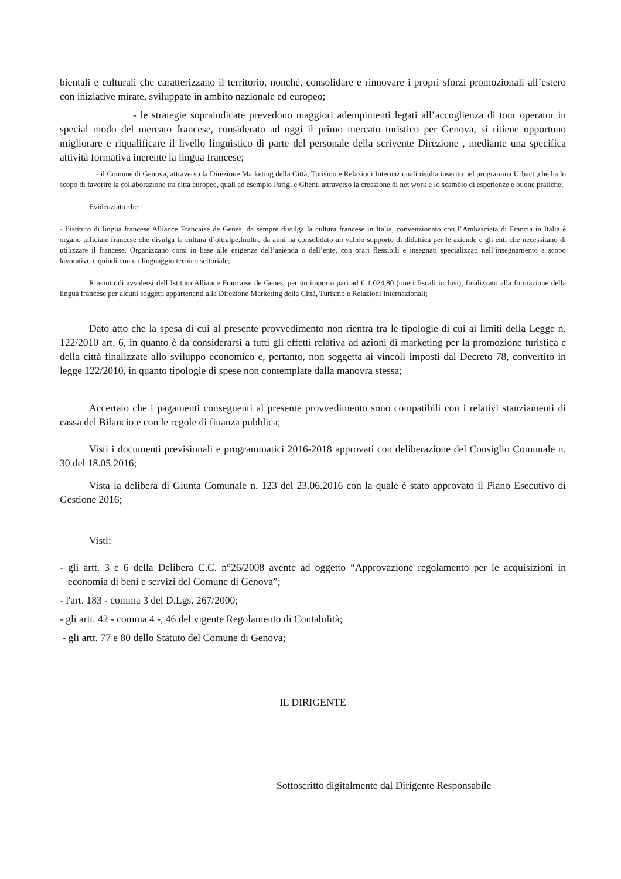bientali e culturali che caratterizzano il territorio, nonché, consolidare e rinnovare i propri sforzi promozionali all’estero con iniziative mirate, sviluppate in ambito nazionale ed europeo;
- le strategie sopraindicate prevedono maggiori adempimenti legati all’accoglienza di tour operator in special modo del mercato francese, considerato ad oggi il primo mercato turistico per Genova, si ritiene opportuno migliorare e riqualificare il livello linguistico di parte del personale della scrivente Direzione , mediante una specifica attività formativa inerente la lingua francese;
- il Comune di Genova, attraverso la Direzione Marketing della Città, Turismo e Relazioni Internazionali risulta inserito nel programma Urbact ,che ha lo scopo di favorire la collaborazione tra città europee, quali ad esempio Parigi e Ghent, attraverso la creazione di net work e lo scambio di esperienze e buone pratiche;
Evidenziato che:
- l’istituto di lingua francese Alliance Francaise de Genes, da sempre divulga la cultura francese in Italia, convenzionato con l’Ambasciata di Francia in Italia è organo ufficiale francese che divulga la cultura d’oltralpe.Inoltre da anni ha consolidato un valido supporto di didattica per le aziende e gli enti che necessitano di utilizzare il francese. Organizzano corsi in base alle esigenze dell’azienda o dell’ente, con orari flessibili e insegnati specializzati nell’insegnamento a scopo lavorativo e quindi con un linguaggio tecnico settoriale;
Ritenuto di avvalersi dell’Istituto Alliance Francaise de Genes, per un importo pari ad € 1.024,80 (oneri fiscali inclusi), finalizzato alla formazione della lingua francese per alcuni soggetti appartenenti alla Direzione Marketing della Città, Turismo e Relazioni Internazionali;
Dato atto che la spesa di cui al presente provvedimento non rientra tra le tipologie di cui ai limiti della Legge n. 122/2010 art. 6, in quanto è da considerarsi a tutti gli effetti relativa ad azioni di marketing per la promozione turistica e della città finalizzate allo sviluppo economico e, pertanto, non soggetta ai vincoli imposti dal Decreto 78, convertito in legge 122/2010, in quanto tipologie di spese non contemplate dalla manovra stessa;
Accertato che i pagamenti conseguenti al presente provvedimento sono compatibili con i relativi stanziamenti di cassa del Bilancio e con le regole di finanza pubblica;
Visti i documenti previsionali e programmatici 2016-2018 approvati con deliberazione del Consiglio Comunale n. 30 del 18.05.2016;
Vista la delibera di Giunta Comunale n. 123 del 23.06.2016 con la quale è stato approvato il Piano Esecutivo di Gestione 2016;
Visti:
- gli artt. 3 e 6 della Delibera C.C. n°26/2008 avente ad oggetto “Approvazione regolamento per le acquisizioni in economia di beni e servizi del Comune di Genova”;
- l'art. 183 - comma 3 del D.Lgs. 267/2000;
- gli artt. 42 - comma 4 -, 46 del vigente Regolamento di Contabilità;
- gli artt. 77 e 80 dello Statuto del Comune di Genova;
IL DIRIGENTE
Sottoscritto digitalmente dal Dirigente Responsabile